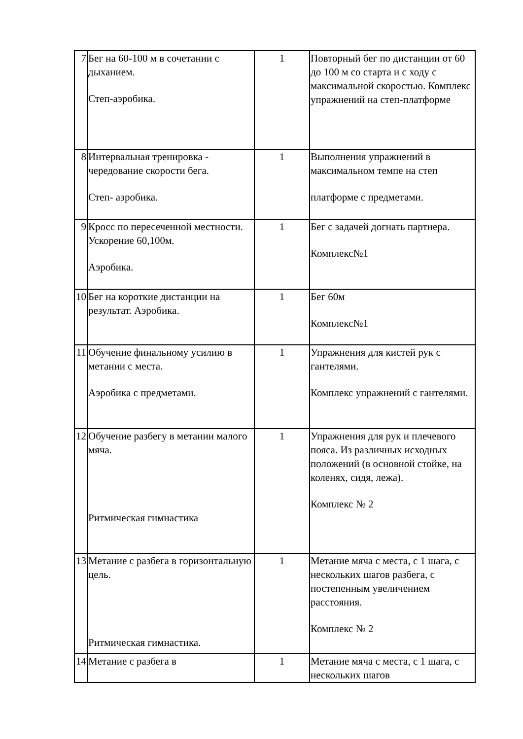| 7 | Бег на 60-100 м в сочетании с дыханием. Степ-аэробика. | 1 | Повторный бег по дистанции от 60 до 100 м со старта и с ходу с максимальной скоростью. Комплекс упражнений на степ-платформе |
| 8 | Интервальная тренировка - чередование скорости бега. Степ- аэробика. | 1 | Выполнения упражнений в максимальном темпе на степ платформе с предметами. |
| 9 | Кросс по пересеченной местности. Ускорение 60,100м. Аэробика. | 1 | Бег с задачей догнать партнера. Комплекс№1 |
| 10 | Бег на короткие дистанции на результат. Аэробика. | 1 | Бег 60м Комплекс№1 |
| 11 | Обучение финальному усилию в метании с места. Аэробика с предметами. | 1 | Упражнения для кистей рук с гантелями. Комплекс упражнений с гантелями. |
| 12 | Обучение разбегу в метании малого мяча. Ритмическая гимнастика | 1 | Упражнения для рук и плечевого пояса. Из различных исходных положений (в основной стойке, на коленях, сидя, лежа). Комплекс № 2 |
| 13 | Метание с разбега в горизонтальную цель. Ритмическая гимнастика. | 1 | Метание мяча с места, с 1 шага, с нескольких шагов разбега, с постепенным увеличением расстояния. Комплекс № 2 |
| 14 | Метание с разбега в | 1 | Метание мяча с места, с 1 шага, с нескольких шагов |